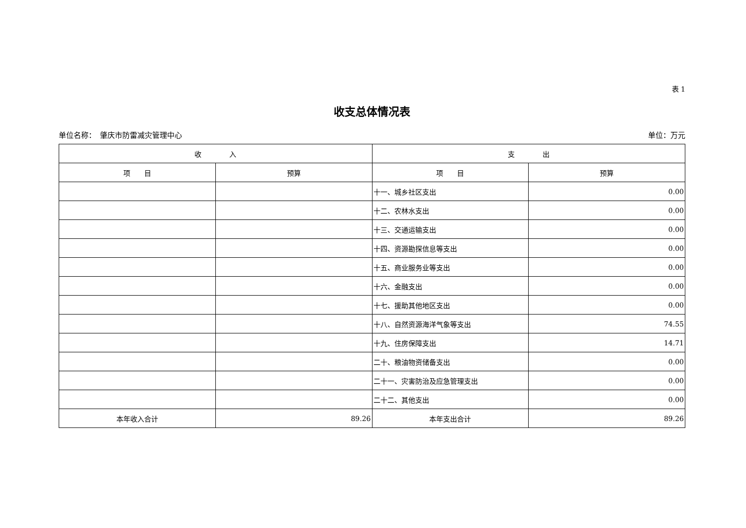表 1
收支总体情况表
单位名称：　肇庆市防雷减灾管理中心 单位：万元
| 收 入 | | 支 出 | |
| --- | --- | --- | --- |
| 项 目 | 预算 | 项 目 | 预算 |
| | | 十一、城乡社区支出 | 0.00 |
| | | 十二、农林水支出 | 0.00 |
| | | 十三、交通运输支出 | 0.00 |
| | | 十四、资源勘探信息等支出 | 0.00 |
| | | 十五、商业服务业等支出 | 0.00 |
| | | 十六、金融支出 | 0.00 |
| | | 十七、援助其他地区支出 | 0.00 |
| | | 十八、自然资源海洋气象等支出 | 74.55 |
| | | 十九、住房保障支出 | 14.71 |
| | | 二十、粮油物资储备支出 | 0.00 |
| | | 二十一、灾害防治及应急管理支出 | 0.00 |
| | | 二十二、其他支出 | 0.00 |
| 本年收入合计 | 89.26 | 本年支出合计 | 89.26 |